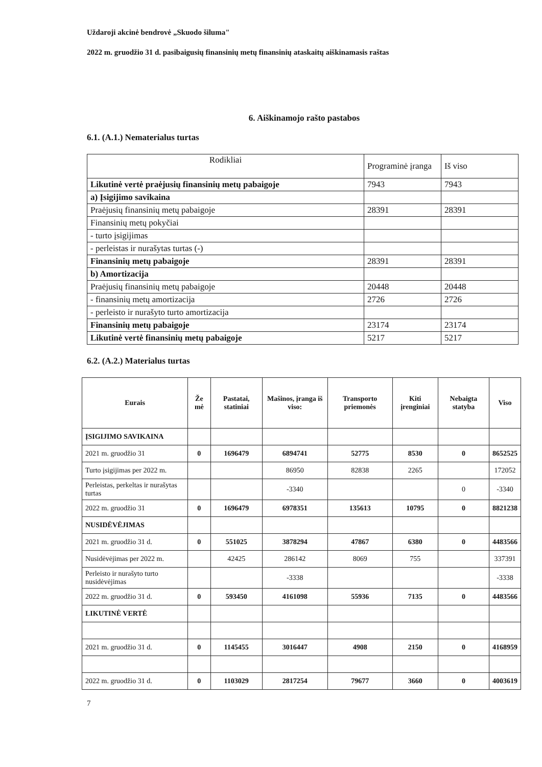Uždaroji akcinė bendrovė „Skuodo šiluma"
2022 m. gruodžio 31 d. pasibaigusių finansinių metų finansinių ataskaitų aiškinamasis raštas
6. Aiškinamojo rašto pastabos
6.1. (A.1.) Nematerialus turtas
| Rodikliai | Programinė įranga | Iš viso |
| Likutinė vertė praėjusių finansinių metų pabaigoje | 7943 | 7943 |
| a) Įsigijimo savikaina | | |
| Praėjusių finansinių metų pabaigoje | 28391 | 28391 |
| Finansinių metų pokyčiai | | |
| - turto įsigijimas | | |
| - perleistas ir nurašytas turtas (-) | | |
| Finansinių metų pabaigoje | 28391 | 28391 |
| b) Amortizacija | | |
| Praėjusių finansinių metų pabaigoje | 20448 | 20448 |
| - finansinių metų amortizacija | 2726 | 2726 |
| - perleisto ir nurašyto turto amortizacija | | |
| Finansinių metų pabaigoje | 23174 | 23174 |
| Likutinė vertė finansinių metų pabaigoje | 5217 | 5217 |
6.2. (A.2.) Materialus turtas
| Eurais | Že mė | Pastatai, statiniai | Mašinos, įranga iš viso: | Transporto priemonės | Kiti įrenginiai | Nebaigta statyba | Viso |
| --- | --- | --- | --- | --- | --- | --- | --- |
| ĮSIGIJIMO SAVIKAINA | | | | | | | |
| 2021 m. gruodžio 31 | 0 | 1696479 | 6894741 | 52775 | 8530 | 0 | 8652525 |
| Turto įsigijimas per 2022 m. | | | 86950 | 82838 | 2265 | | 172052 |
| Perleistas, perkeltas ir nurašytas turtas | | | -3340 | | | 0 | -3340 |
| 2022 m. gruodžio 31 | 0 | 1696479 | 6978351 | 135613 | 10795 | 0 | 8821238 |
| NUSIDĖVĖJIMAS | | | | | | | |
| 2021 m. gruodžio 31 d. | 0 | 551025 | 3878294 | 47867 | 6380 | 0 | 4483566 |
| Nusidėvėjimas per 2022 m. | | 42425 | 286142 | 8069 | 755 | | 337391 |
| Perleisto ir nurašyto turto nusidėvėjimas | | | -3338 | | | | -3338 |
| 2022 m. gruodžio 31 d. | 0 | 593450 | 4161098 | 55936 | 7135 | 0 | 4483566 |
| LIKUTINĖ VERTĖ | | | | | | | |
| 2021 m. gruodžio 31 d. | 0 | 1145455 | 3016447 | 4908 | 2150 | 0 | 4168959 |
| 2022 m. gruodžio 31 d. | 0 | 1103029 | 2817254 | 79677 | 3660 | 0 | 4003619 |
7